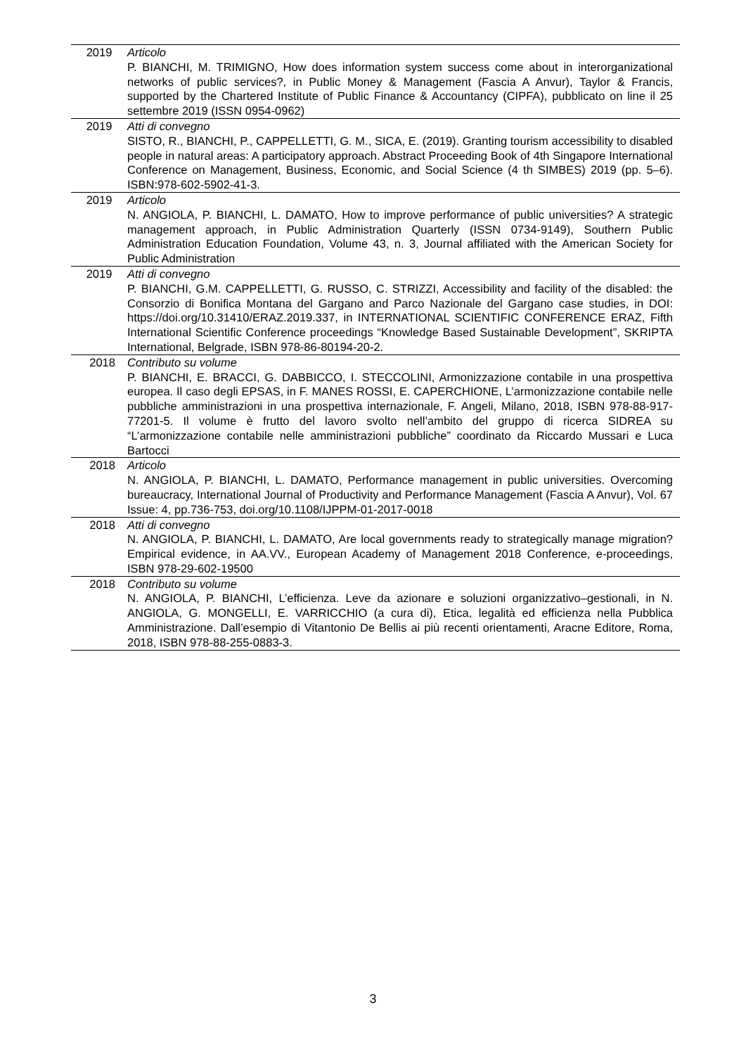| 2019 | Articolo P. BIANCHI, M. TRIMIGNO, How does information system success come about in interorganizational networks of public services?, in Public Money & Management (Fascia A Anvur), Taylor & Francis, supported by the Chartered Institute of Public Finance & Accountancy (CIPFA), pubblicato on line il 25 settembre 2019 (ISSN 0954-0962) |
| 2019 | Atti di convegno SISTO, R., BIANCHI, P., CAPPELLETTI, G. M., SICA, E. (2019). Granting tourism accessibility to disabled people in natural areas: A participatory approach. Abstract Proceeding Book of 4th Singapore International Conference on Management, Business, Economic, and Social Science (4 th SIMBES) 2019 (pp. 5–6). ISBN:978-602-5902-41-3. |
| 2019 | Articolo N. ANGIOLA, P. BIANCHI, L. DAMATO, How to improve performance of public universities? A strategic management approach, in Public Administration Quarterly (ISSN 0734-9149), Southern Public Administration Education Foundation, Volume 43, n. 3, Journal affiliated with the American Society for Public Administration |
| 2019 | Atti di convegno P. BIANCHI, G.M. CAPPELLETTI, G. RUSSO, C. STRIZZI, Accessibility and facility of the disabled: the Consorzio di Bonifica Montana del Gargano and Parco Nazionale del Gargano case studies, in DOI: https://doi.org/10.31410/ERAZ.2019.337, in INTERNATIONAL SCIENTIFIC CONFERENCE ERAZ, Fifth International Scientific Conference proceedings “Knowledge Based Sustainable Development”, SKRIPTA International, Belgrade, ISBN 978-86-80194-20-2. |
| 2018 | Contributo su volume P. BIANCHI, E. BRACCI, G. DABBICCO, I. STECCOLINI, Armonizzazione contabile in una prospettiva europea. Il caso degli EPSAS, in F. MANES ROSSI, E. CAPERCHIONE, L’armonizzazione contabile nelle pubbliche amministrazioni in una prospettiva internazionale, F. Angeli, Milano, 2018, ISBN 978-88-917-77201-5. Il volume è frutto del lavoro svolto nell’ambito del gruppo di ricerca SIDREA su “L’armonizzazione contabile nelle amministrazioni pubbliche” coordinato da Riccardo Mussari e Luca Bartocci |
| 2018 | Articolo N. ANGIOLA, P. BIANCHI, L. DAMATO, Performance management in public universities. Overcoming bureaucracy, International Journal of Productivity and Performance Management (Fascia A Anvur), Vol. 67 Issue: 4, pp.736-753, doi.org/10.1108/IJPPM-01-2017-0018 |
| 2018 | Atti di convegno N. ANGIOLA, P. BIANCHI, L. DAMATO, Are local governments ready to strategically manage migration? Empirical evidence, in AA.VV., European Academy of Management 2018 Conference, e-proceedings, ISBN 978-29-602-19500 |
| 2018 | Contributo su volume N. ANGIOLA, P. BIANCHI, L’efficienza. Leve da azionare e soluzioni organizzativo–gestionali, in N. ANGIOLA, G. MONGELLI, E. VARRICCHIO (a cura di), Etica, legalità ed efficienza nella Pubblica Amministrazione. Dall’esempio di Vitantonio De Bellis ai più recenti orientamenti, Aracne Editore, Roma, 2018, ISBN 978-88-255-0883-3. |
3